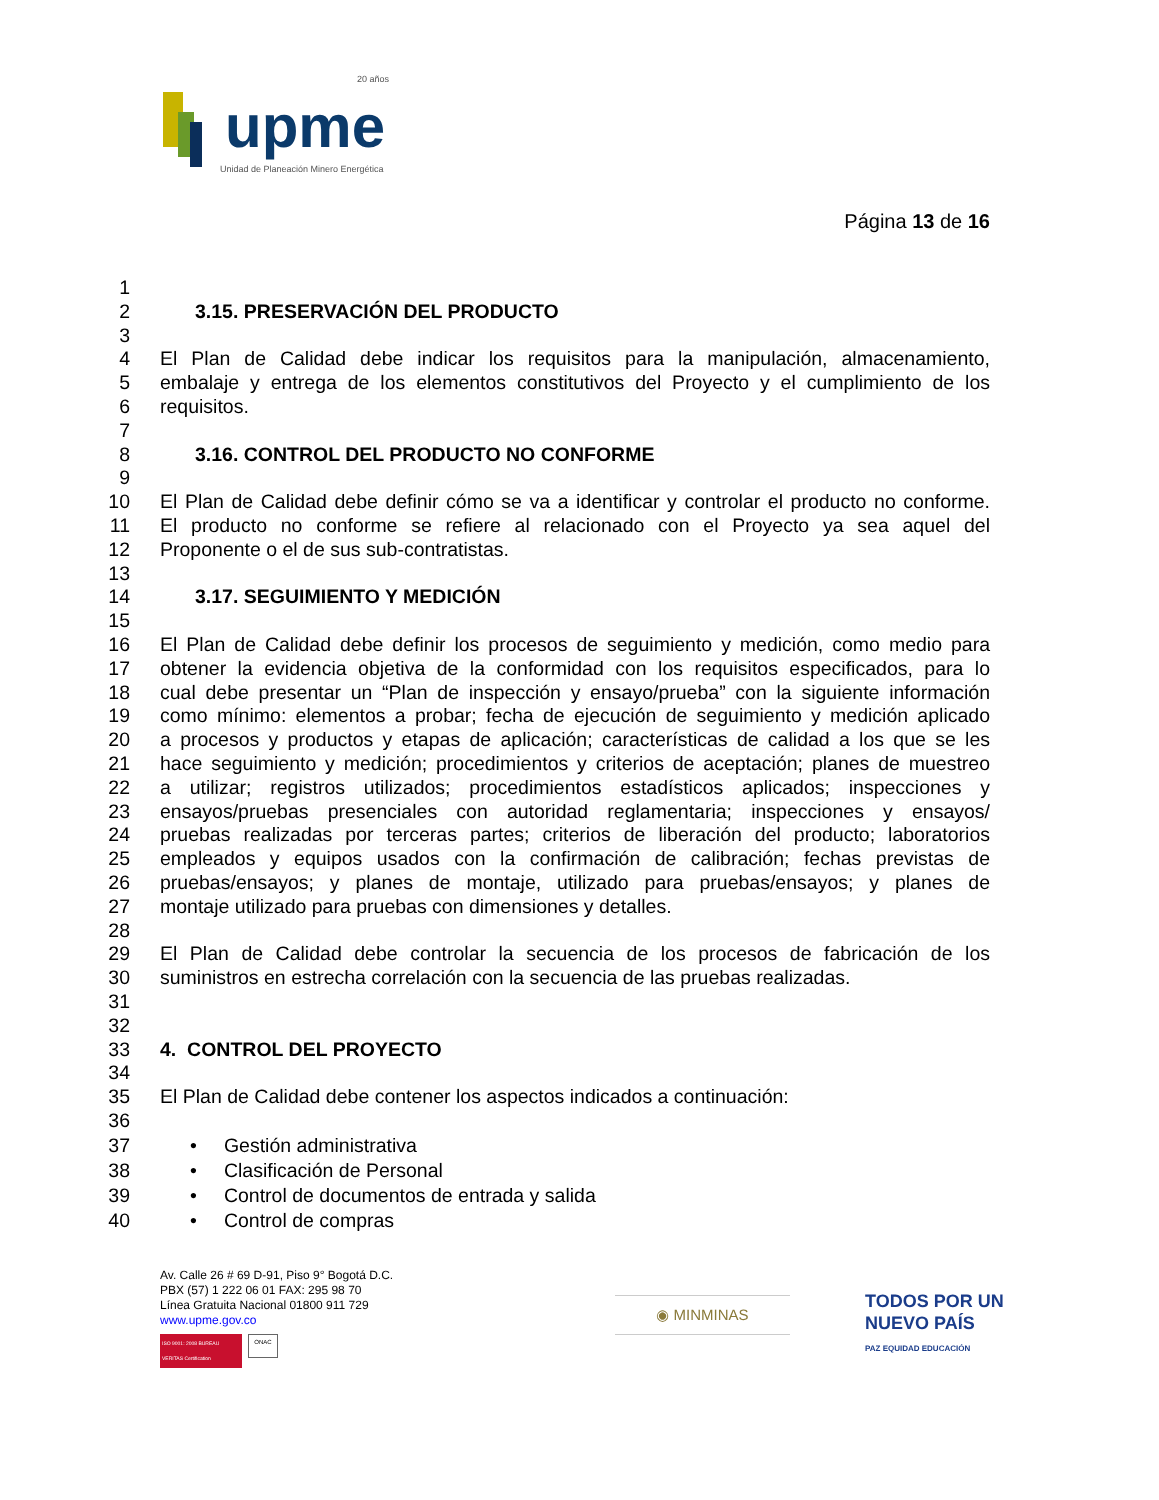upme
20 años
Unidad de Planeación Minero Energética
Página 13 de 16
1
2 3.15. PRESERVACIÓN DEL PRODUCTO
3
4 El Plan de Calidad debe indicar los requisitos para la manipulación, almacenamiento,
5 embalaje y entrega de los elementos constitutivos del Proyecto y el cumplimiento de los
6 requisitos.
7
8 3.16. CONTROL DEL PRODUCTO NO CONFORME
9
10 El Plan de Calidad debe definir cómo se va a identificar y controlar el producto no conforme.
11 El producto no conforme se refiere al relacionado con el Proyecto ya sea aquel del
12 Proponente o el de sus sub-contratistas.
13
14 3.17. SEGUIMIENTO Y MEDICIÓN
15
16 El Plan de Calidad debe definir los procesos de seguimiento y medición, como medio para
17 obtener la evidencia objetiva de la conformidad con los requisitos especificados, para lo
18 cual debe presentar un “Plan de inspección y ensayo/prueba” con la siguiente información
19 como mínimo: elementos a probar; fecha de ejecución de seguimiento y medición aplicado
20 a procesos y productos y etapas de aplicación; características de calidad a los que se les
21 hace seguimiento y medición; procedimientos y criterios de aceptación; planes de muestreo
22 a utilizar; registros utilizados; procedimientos estadísticos aplicados; inspecciones y
23 ensayos/pruebas presenciales con autoridad reglamentaria; inspecciones y ensayos/
24 pruebas realizadas por terceras partes; criterios de liberación del producto; laboratorios
25 empleados y equipos usados con la confirmación de calibración; fechas previstas de
26 pruebas/ensayos; y planes de montaje, utilizado para pruebas/ensayos; y planes de
27 montaje utilizado para pruebas con dimensiones y detalles.
28
29 El Plan de Calidad debe controlar la secuencia de los procesos de fabricación de los
30 suministros en estrecha correlación con la secuencia de las pruebas realizadas.
31
32
33 4. CONTROL DEL PROYECTO
34
35 El Plan de Calidad debe contener los aspectos indicados a continuación:
36
37 • Gestión administrativa
38 • Clasificación de Personal
39 • Control de documentos de entrada y salida
40 • Control de compras
Av. Calle 26 # 69 D-91, Piso 9° Bogotá D.C.
PBX (57) 1 222 06 01 FAX: 295 98 70
Línea Gratuita Nacional 01800 911 729
www.upme.gov.co
ISO 9001: 2008 BUREAU VERITAS Certification
ONAC
◉ MINMINAS
TODOS POR UN
NUEVO PAÍS
PAZ EQUIDAD EDUCACIÓN